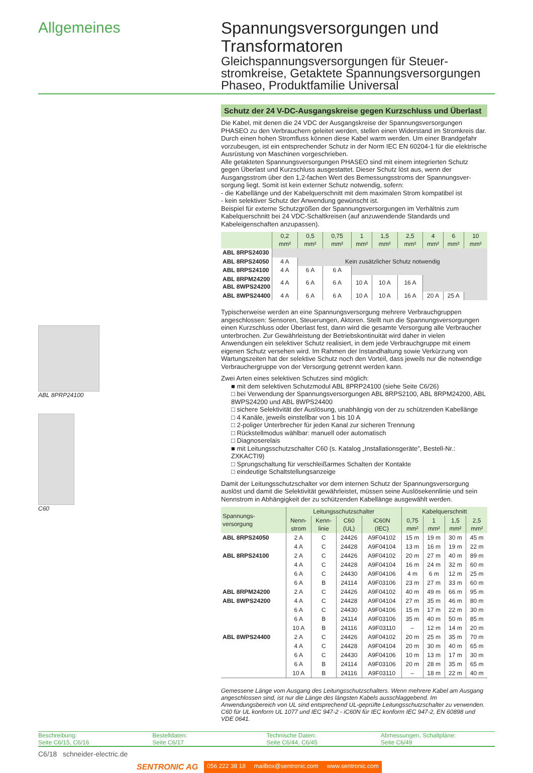Allgemeines
Spannungsversorgungen und Transformatoren
Gleichspannungsversorgungen für Steuer­stromkreise, Getaktete Spannungsversor­gungen Phaseo, Produktfamilie Universal
ABL 8PRP24100
C60
Schutz der 24 V-DC-Ausgangskreise gegen Kurzschluss und Überlast
Die Kabel, mit denen die 24 VDC der Ausgangskreise der Spannungsversorgungen PHASEO zu den Verbrauchern geleitet werden, stellen einen Widerstand im Stromkreis dar. Durch einen hohen Stromfluss können diese Kabel warm werden. Um einer Brandgefahr vorzubeugen, ist ein entsprechender Schutz in der Norm IEC EN 60204-1 für die elektrische Ausrüstung von Maschinen vorgeschrieben.
Alle getakteten Spannungsversorgungen PHASEO sind mit einem integrierten Schutz gegen Überlast und Kurzschluss ausgestattet. Dieser Schutz löst aus, wenn der Ausgangsstrom über den 1,2-fachen Wert des Bemessungsstroms der Spannungsver­sorgung liegt. Somit ist kein externer Schutz notwendig, sofern:
- die Kabellänge und der Kabelquerschnitt mit dem maximalen Strom kompatibel ist
- kein selektiver Schutz der Anwendung gewünscht ist.
Beispiel für externe Schutzgrößen der Spannungsversorgungen im Verhältnis zum Kabelquerschnitt bei 24 VDC-Schaltkreisen (auf anzuwendende Standards und Kabeleigenschaften anzupassen).
| | 0,2 mm² | 0,5 mm² | 0,75 mm² | 1 mm² | 1,5 mm² | 2,5 mm² | 4 mm² | 6 mm² | 10 mm² |
| ABL 8RPS24030 | | | | | | | | | |
| ABL 8RPS24050 | 4 A | Kein zusätzlicher Schutz notwendig | | | | | | | |
| ABL 8RPS24100 | 4 A | 6 A | 6 A | | | | | | |
| ABL 8RPM24200 ABL 8WPS24200 | 4 A | 6 A | 6 A | 10 A | 10 A | 16 A | | | |
| ABL 8WPS24400 | 4 A | 6 A | 6 A | 10 A | 10 A | 16 A | 20 A | 25 A | |
Typischerweise werden an eine Spannungsversorgung mehrere Verbrauchgruppen angeschlossen: Sensoren, Steuerungen, Aktoren. Stellt nun die Spannungsversorgungen einen Kurzschluss oder Überlast fest, dann wird die gesamte Versorgung alle Verbraucher unterbrochen. Zur Gewährleistung der Betriebskontinuität wird daher in vielen Anwendungen ein selektiver Schutz realisiert, in dem jede Verbrauchgruppe mit einem eigenen Schutz versehen wird. Im Rahmen der Instandhaltung sowie Verkürzung von Wartungszeiten hat der selektive Schutz noch den Vorteil, dass jeweils nur die notwendige Verbrauchergruppe von der Versorgung getrennt werden kann.
Zwei Arten eines selektiven Schutzes sind möglich:
■ mit dem selektiven Schutzmodul ABL 8PRP24100 (siehe Seite C6/26)
□ bei Verwendung der Spannungsversorgungen ABL 8RPS2100, ABL 8RPM24200, ABL 8WPS24200 und ABL 8WPS24400
□ sichere Selektivität der Auslösung, unabhängig von der zu schützenden Kabellänge
□ 4 Kanäle, jeweils einstellbar von 1 bis 10 A
□ 2-poliger Unterbrecher für jeden Kanal zur sicheren Trennung
□ Rückstellmodus wählbar: manuell oder automatisch
□ Diagnoserelais
■ mit Leitungsschutzschalter C60 (s. Katalog „Installationsgeräte”, Bestell-Nr.: ZXKACTI9)
□ Sprungschaltung für verschleißarmes Schalten der Kontakte
□ eindeutige Schaltstellungsanzeige
Damit der Leitungsschutzschalter vor dem internen Schutz der Spannungsversorgung auslöst und damit die Selektivität gewährleistet, müssen seine Auslösekennlinie und sein Nennstrom in Abhängigkeit der zu schützenden Kabellänge ausgewählt werden.
| Spannungs- versorgung | Leitungsschutzschalter | | | | Kabelquerschnitt | | | |
| --- | --- | --- | --- | --- | --- | --- | --- | --- |
| | Nenn- strom | Kenn- linie | C60 (UL) | iC60N (IEC) | 0,75 mm² | 1 mm² | 1,5 mm² | 2,5 mm² |
| ABL 8RPS24050 | 2 A | C | 24426 | A9F04102 | 15 m | 19 m | 30 m | 45 m |
| | 4 A | C | 24428 | A9F04104 | 13 m | 16 m | 19 m | 22 m |
| ABL 8RPS24100 | 2 A | C | 24426 | A9F04102 | 20 m | 27 m | 40 m | 89 m |
| | 4 A | C | 24428 | A9F04104 | 16 m | 24 m | 32 m | 60 m |
| | 6 A | C | 24430 | A9F04106 | 4 m | 6 m | 12 m | 25 m |
| | 6 A | B | 24114 | A9F03106 | 23 m | 27 m | 33 m | 60 m |
| ABL 8RPM24200 | 2 A | C | 24426 | A9F04102 | 40 m | 49 m | 66 m | 95 m |
| ABL 8WPS24200 | 4 A | C | 24428 | A9F04104 | 27 m | 35 m | 46 m | 80 m |
| | 6 A | C | 24430 | A9F04106 | 15 m | 17 m | 22 m | 30 m |
| | 6 A | B | 24114 | A9F03106 | 35 m | 40 m | 50 m | 85 m |
| | 10 A | B | 24116 | A9F03110 | – | 12 m | 14 m | 20 m |
| ABL 8WPS24400 | 2 A | C | 24426 | A9F04102 | 20 m | 25 m | 35 m | 70 m |
| | 4 A | C | 24428 | A9F04104 | 20 m | 30 m | 40 m | 65 m |
| | 6 A | C | 24430 | A9F04106 | 10 m | 13 m | 17 m | 30 m |
| | 6 A | B | 24114 | A9F03106 | 20 m | 28 m | 35 m | 65 m |
| | 10 A | B | 24116 | A9F03110 | – | 18 m | 22 m | 40 m |
Gemessene Länge vom Ausgang des Leitungsschutzschalters. Wenn mehrere Kabel am Ausgang angeschlossen sind, ist nur die Länge des längsten Kabels ausschlaggebend. Im Anwendungsbereich von UL sind entsprechend UL-geprüfte Leitungsschutzschalter zu verwenden. C60 für UL konform UL 1077 und IEC 947-2 - iC60N für IEC konform IEC 947-2, EN 60898 und VDE 0641.
Beschreibung:
Seite C6/15, C6/16
Bestelldaten:
Seite C6/17
Technische Daten:
Seite C6/44, C6/45
Abmessungen, Schaltpläne:
Seite C6/49
C6/18 schneider-electric.de
SENTRONIC AG 056 222 38 18 mailbox@sentronic.com www.sentronic.com